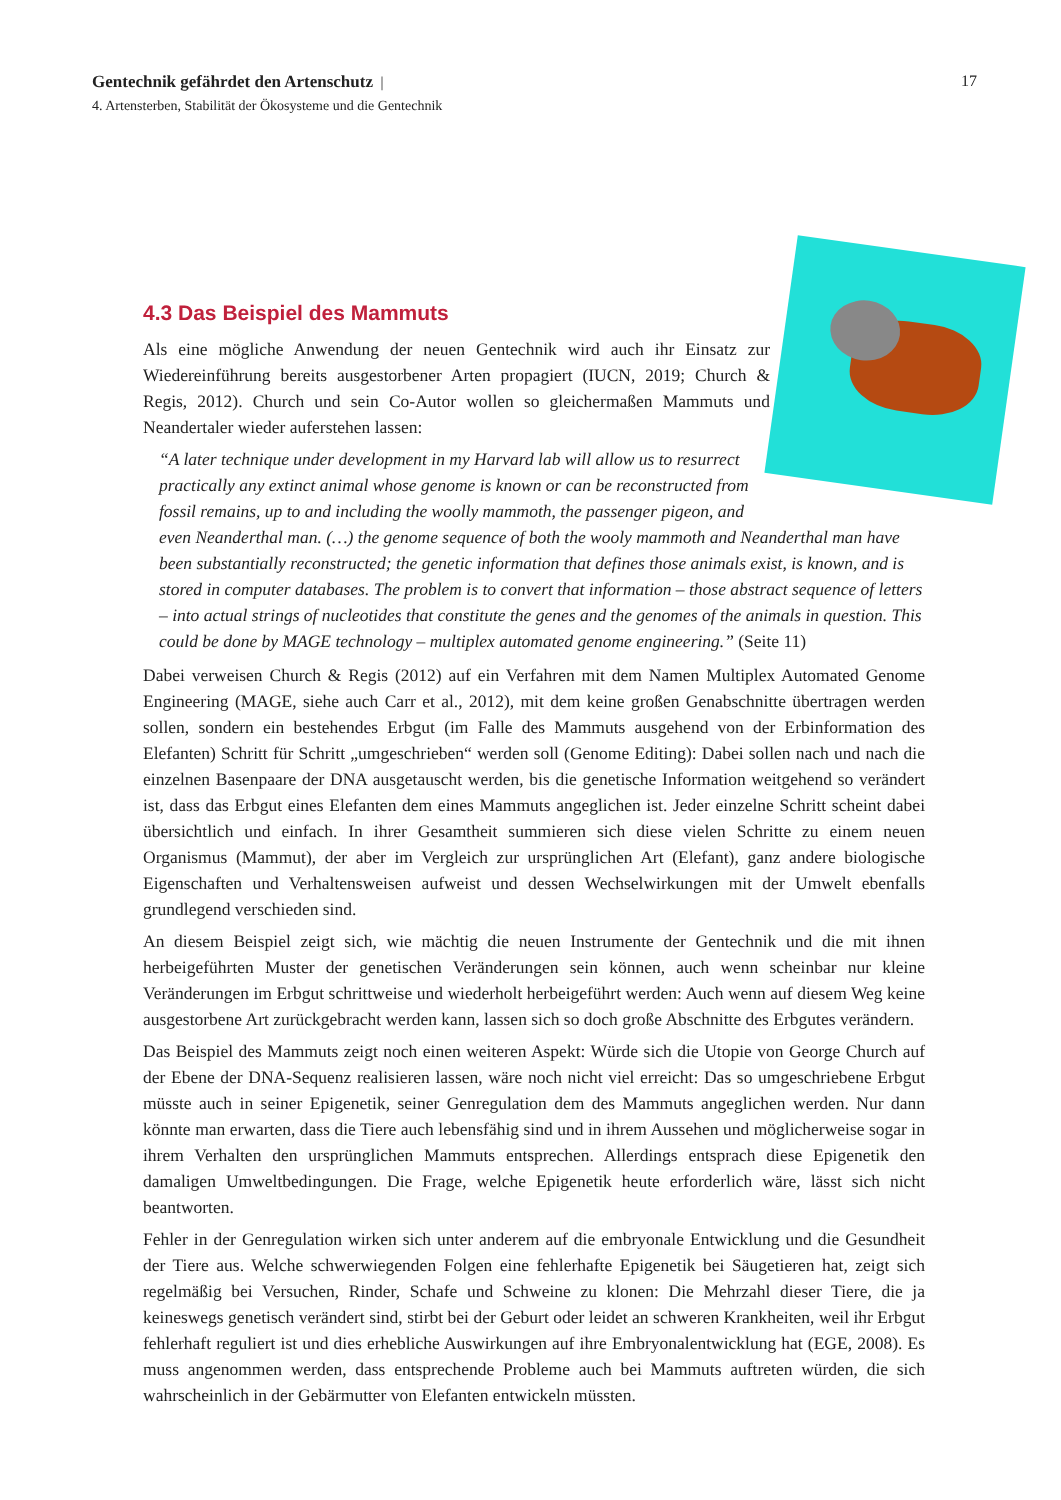17 Gentechnik gefährdet den Artenschutz |
4. Artensterben, Stabilität der Ökosysteme und die Gentechnik
4.3 Das Beispiel des Mammuts
Als eine mögliche Anwendung der neuen Gentechnik wird auch ihr Einsatz zur Wiedereinführung bereits ausgestorbener Arten propagiert (IUCN, 2019; Church & Regis, 2012). Church und sein Co-Autor wollen so gleichermaßen Mammuts und Neandertaler wieder auferstehen lassen:
“A later technique under development in my Harvard lab will allow us to resurrect practically any extinct animal whose genome is known or can be reconstructed from fossil remains, up to and including the woolly mammoth, the passenger pigeon, and even Neanderthal man. (…) the genome sequence of both the wooly mammoth and Neanderthal man have been substantially reconstructed; the genetic information that defines those animals exist, is known, and is stored in computer databases. The problem is to convert that information – those abstract sequence of letters – into actual strings of nucleotides that constitute the genes and the genomes of the animals in question. This could be done by MAGE technology – multiplex automated genome engineering.” (Seite 11)
Dabei verweisen Church & Regis (2012) auf ein Verfahren mit dem Namen Multiplex Automated Genome Engineering (MAGE, siehe auch Carr et al., 2012), mit dem keine großen Genabschnitte übertragen werden sollen, sondern ein bestehendes Erbgut (im Falle des Mammuts ausgehend von der Erbinformation des Elefanten) Schritt für Schritt „umgeschrieben“ werden soll (Genome Editing): Dabei sollen nach und nach die einzelnen Basenpaare der DNA ausgetauscht werden, bis die genetische Information weitgehend so verändert ist, dass das Erbgut eines Elefanten dem eines Mammuts angeglichen ist. Jeder einzelne Schritt scheint dabei übersichtlich und einfach. In ihrer Gesamtheit summieren sich diese vielen Schritte zu einem neuen Organismus (Mammut), der aber im Vergleich zur ursprünglichen Art (Elefant), ganz andere biologische Eigenschaften und Verhaltensweisen aufweist und dessen Wechselwirkungen mit der Umwelt ebenfalls grundlegend verschieden sind.
An diesem Beispiel zeigt sich, wie mächtig die neuen Instrumente der Gentechnik und die mit ihnen herbeigeführten Muster der genetischen Veränderungen sein können, auch wenn scheinbar nur kleine Veränderungen im Erbgut schrittweise und wiederholt herbeigeführt werden: Auch wenn auf diesem Weg keine ausgestorbene Art zurückgebracht werden kann, lassen sich so doch große Abschnitte des Erbgutes verändern.
Das Beispiel des Mammuts zeigt noch einen weiteren Aspekt: Würde sich die Utopie von George Church auf der Ebene der DNA-Sequenz realisieren lassen, wäre noch nicht viel erreicht: Das so umgeschriebene Erbgut müsste auch in seiner Epigenetik, seiner Genregulation dem des Mammuts angeglichen werden. Nur dann könnte man erwarten, dass die Tiere auch lebensfähig sind und in ihrem Aussehen und möglicherweise sogar in ihrem Verhalten den ursprünglichen Mammuts entsprechen. Allerdings entsprach diese Epigenetik den damaligen Umweltbedingungen. Die Frage, welche Epigenetik heute erforderlich wäre, lässt sich nicht beantworten.
Fehler in der Genregulation wirken sich unter anderem auf die embryonale Entwicklung und die Gesundheit der Tiere aus. Welche schwerwiegenden Folgen eine fehlerhafte Epigenetik bei Säugetieren hat, zeigt sich regelmäßig bei Versuchen, Rinder, Schafe und Schweine zu klonen: Die Mehrzahl dieser Tiere, die ja keineswegs genetisch verändert sind, stirbt bei der Geburt oder leidet an schweren Krankheiten, weil ihr Erbgut fehlerhaft reguliert ist und dies erhebliche Auswirkungen auf ihre Embryonalentwicklung hat (EGE, 2008). Es muss angenommen werden, dass entsprechende Probleme auch bei Mammuts auftreten würden, die sich wahrscheinlich in der Gebärmutter von Elefanten entwickeln müssten.